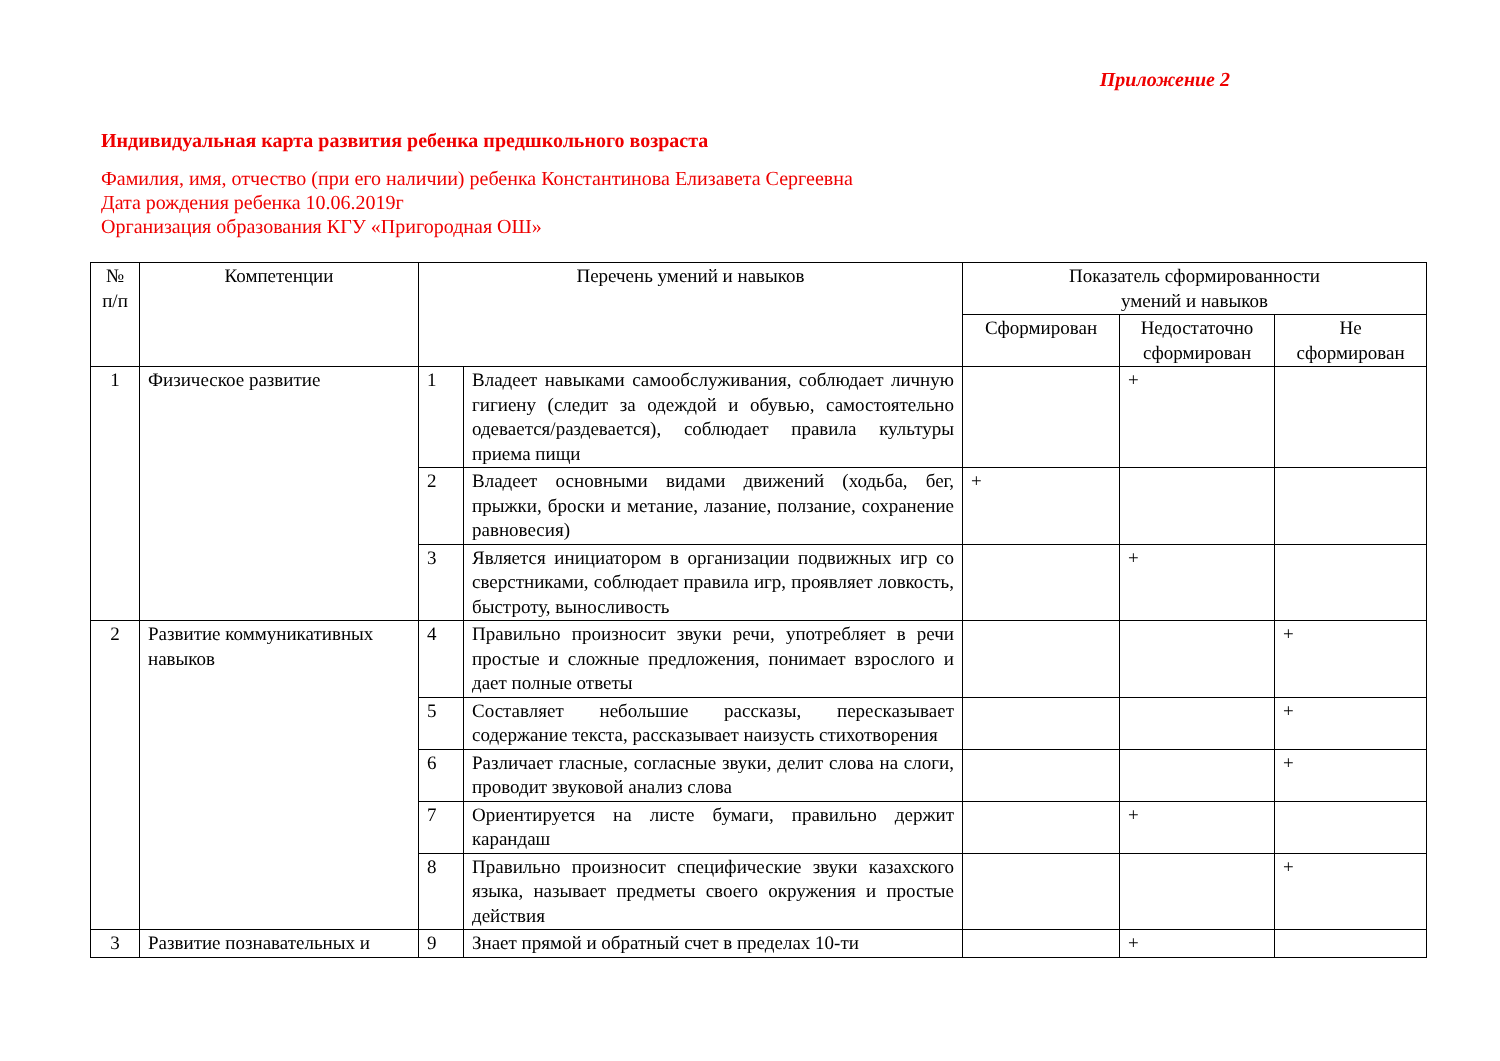Приложение 2
Индивидуальная карта развития ребенка предшкольного возраста
Фамилия, имя, отчество (при его наличии) ребенка Константинова Елизавета Сергеевна
Дата рождения ребенка 10.06.2019г
Организация образования КГУ «Пригородная ОШ»
| № п/п | Компетенции | Перечень умений и навыков | | Показатель сформированности умений и навыков | | |
| --- | --- | --- | --- | --- | --- | --- |
| | | | | Сформирован | Недостаточно сформирован | Не сформирован |
| 1 | Физическое развитие | 1 | Владеет навыками самообслуживания, соблюдает личную гигиену (следит за одеждой и обувью, самостоятельно одевается/раздевается), соблюдает правила культуры приема пищи | | + | |
| | | 2 | Владеет основными видами движений (ходьба, бег, прыжки, броски и метание, лазание, ползание, сохранение равновесия) | + | | |
| | | 3 | Является инициатором в организации подвижных игр со сверстниками, соблюдает правила игр, проявляет ловкость, быстроту, выносливость | | + | |
| 2 | Развитие коммуникативных навыков | 4 | Правильно произносит звуки речи, употребляет в речи простые и сложные предложения, понимает взрослого и дает полные ответы | | | + |
| | | 5 | Составляет небольшие рассказы, пересказывает содержание текста, рассказывает наизусть стихотворения | | | + |
| | | 6 | Различает гласные, согласные звуки, делит слова на слоги, проводит звуковой анализ слова | | | + |
| | | 7 | Ориентируется на листе бумаги, правильно держит карандаш | | + | |
| | | 8 | Правильно произносит специфические звуки казахского языка, называет предметы своего окружения и простые действия | | | + |
| 3 | Развитие познавательных и | 9 | Знает прямой и обратный счет в пределах 10-ти | | + | |